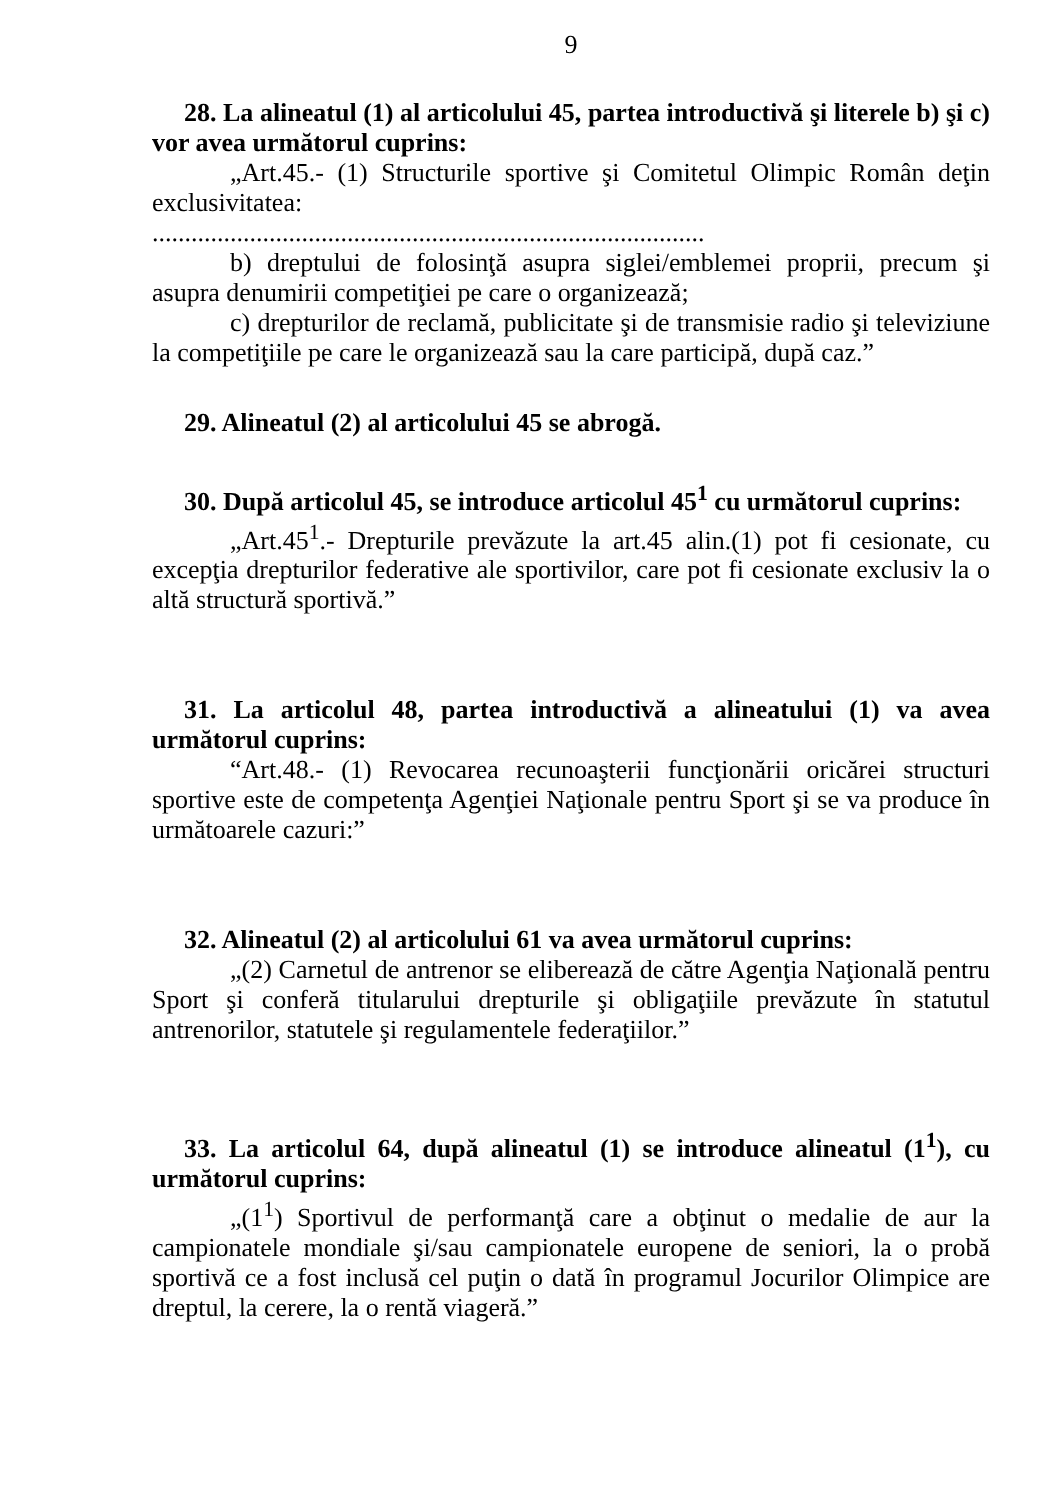9
28. La alineatul (1) al articolului 45, partea introductivă şi literele b) şi c) vor avea următorul cuprins:
„Art.45.- (1) Structurile sportive şi Comitetul Olimpic Român deţin exclusivitatea:
.....................................................................................
b) dreptului de folosinţă asupra siglei/emblemei proprii, precum şi asupra denumirii competiţiei pe care o organizează;
c) drepturilor de reclamă, publicitate şi de transmisie radio şi televiziune la competiţiile pe care le organizează sau la care participă, după caz.”
29. Alineatul (2) al articolului 45 se abrogă.
30. După articolul 45, se introduce articolul 45<sup>1</sup> cu următorul cuprins:
„Art.45<sup>1</sup>.- Drepturile prevăzute la art.45 alin.(1) pot fi cesionate, cu excepţia drepturilor federative ale sportivilor, care pot fi cesionate exclusiv la o altă structură sportivă.”
31. La articolul 48, partea introductivă a alineatului (1) va avea următorul cuprins:
“Art.48.- (1) Revocarea recunoaşterii funcţionării oricărei structuri sportive este de competenţa Agenţiei Naţionale pentru Sport şi se va produce în următoarele cazuri:”
32. Alineatul (2) al articolului 61 va avea următorul cuprins:
„(2) Carnetul de antrenor se eliberează de către Agenţia Naţională pentru Sport şi conferă titularului drepturile şi obligaţiile prevăzute în statutul antrenorilor, statutele şi regulamentele federaţiilor.”
33. La articolul 64, după alineatul (1) se introduce alineatul (1<sup>1</sup>), cu următorul cuprins:
„(1<sup>1</sup>) Sportivul de performanţă care a obţinut o medalie de aur la campionatele mondiale şi/sau campionatele europene de seniori, la o probă sportivă ce a fost inclusă cel puţin o dată în programul Jocurilor Olimpice are dreptul, la cerere, la o rentă viageră.”